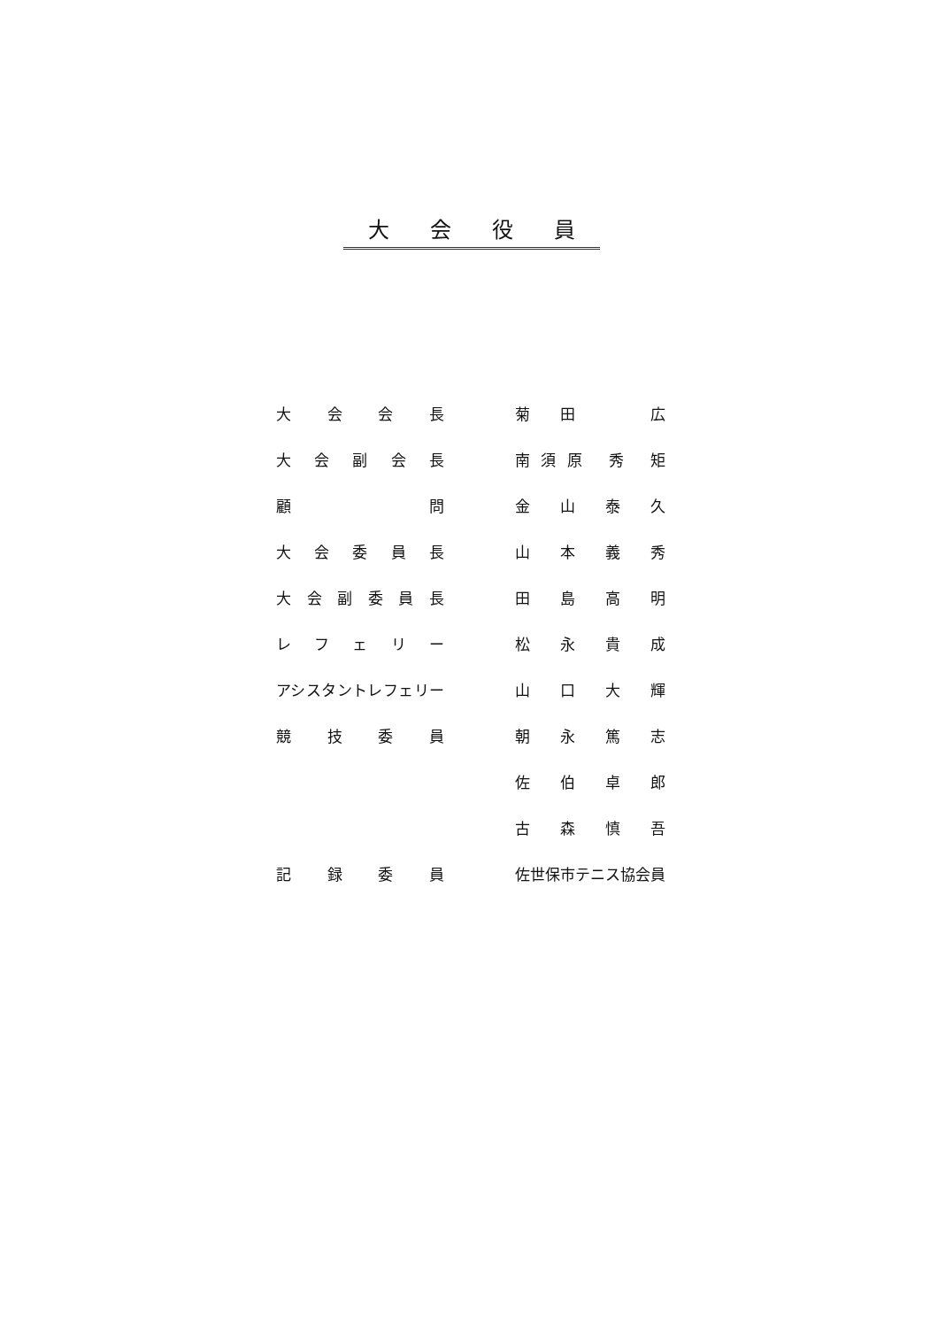大会役員
| 大 会 会 長 | | 菊 田 広 |
| 大 会 副 会 長 | | 南須原 秀 矩 |
| 顧 問 | | 金 山 泰 久 |
| 大 会 委 員 長 | | 山 本 義 秀 |
| 大 会 副 委 員 長 | | 田 島 高 明 |
| レ フ ェ リ ー | | 松 永 貴 成 |
| アシスタントレフェリー | | 山 口 大 輝 |
| 競 技 委 員 | | 朝 永 篤 志 |
| | | 佐 伯 卓 郎 |
| | | 古 森 慎 吾 |
| 記 録 委 員 | | 佐世保市テニス協会員 |